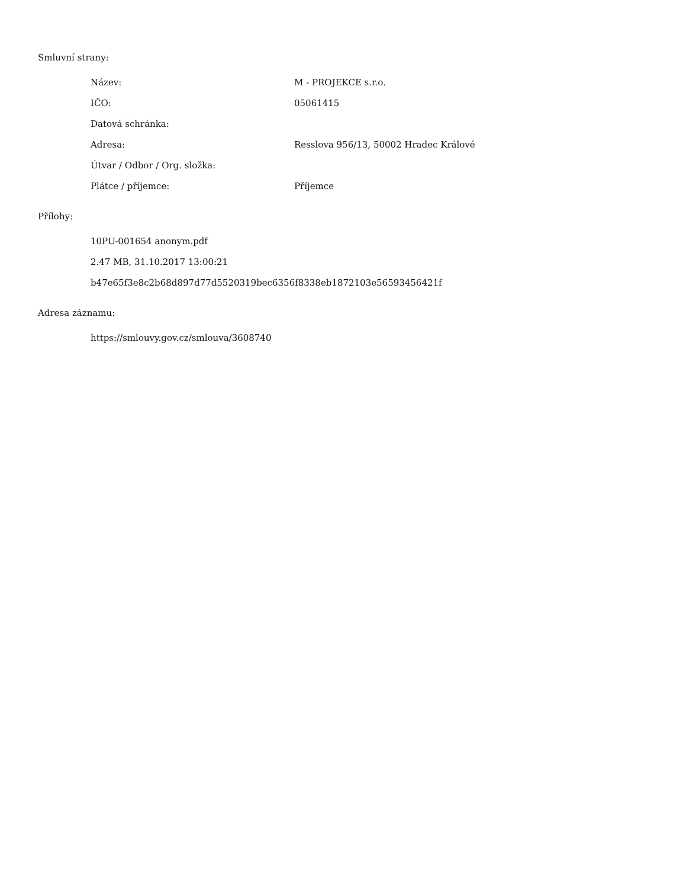Smluvní strany:
Název: M - PROJEKCE s.r.o.
IČO: 05061415
Datová schránka:
Adresa: Resslova 956/13, 50002 Hradec Králové
Útvar / Odbor / Org. složka:
Plátce / příjemce: Příjemce
Přílohy:
10PU-001654 anonym.pdf
2.47 MB, 31.10.2017 13:00:21
b47e65f3e8c2b68d897d77d5520319bec6356f8338eb1872103e56593456421f
Adresa záznamu:
https://smlouvy.gov.cz/smlouva/3608740